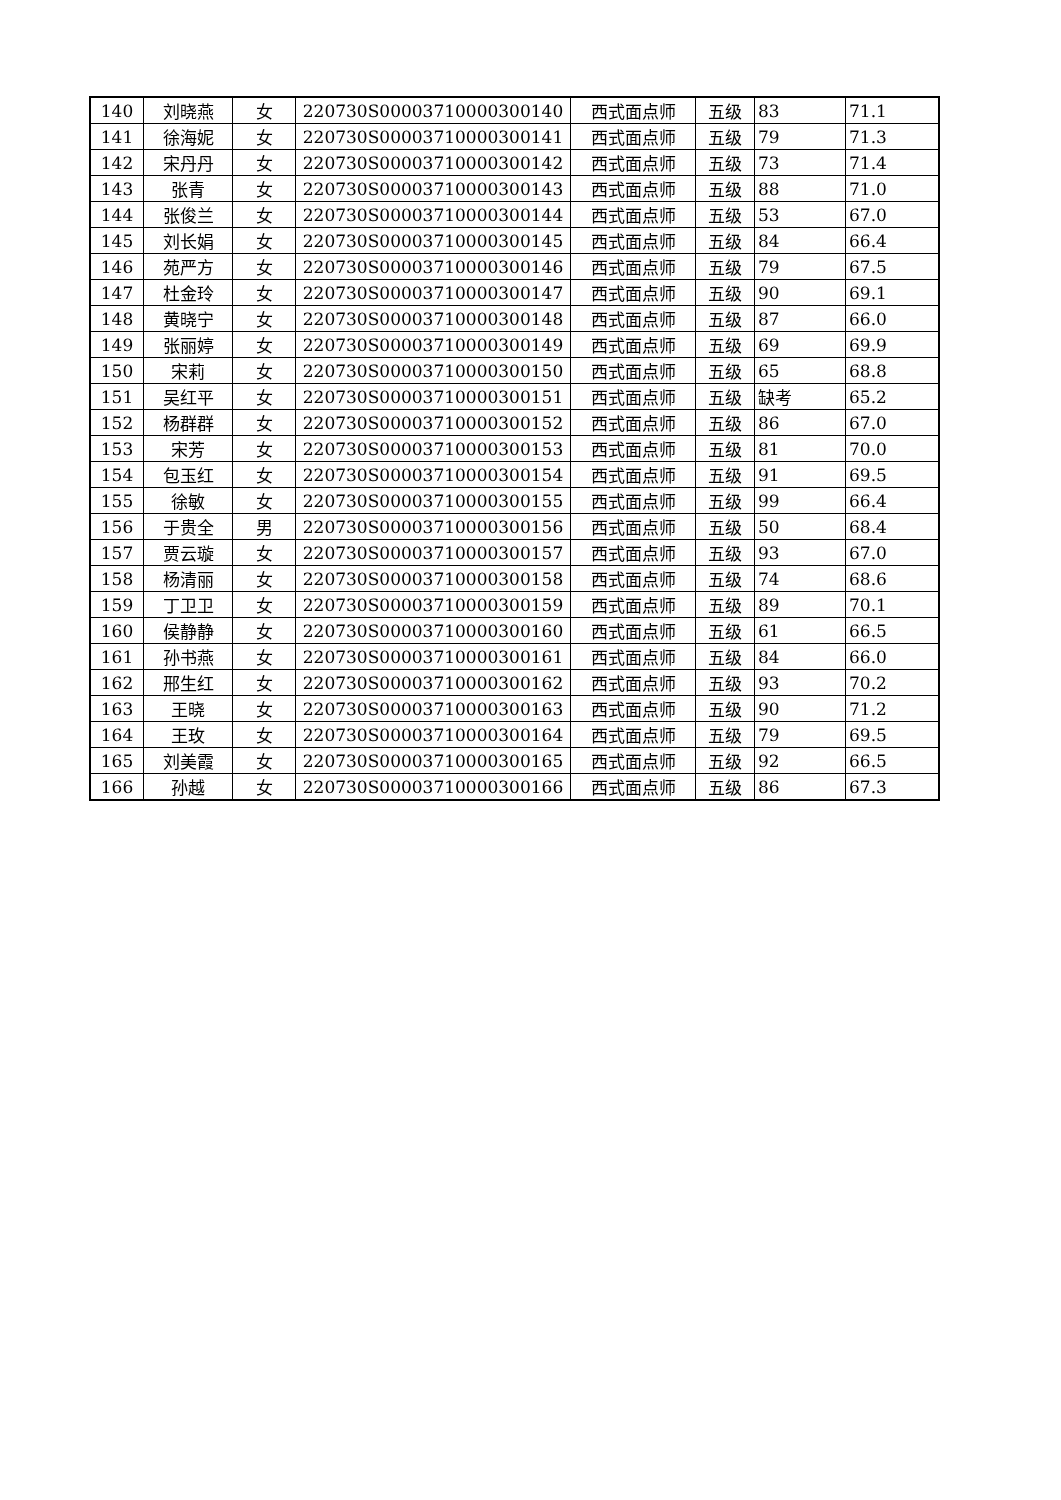| 140 | 刘晓燕 | 女 | 220730S00003710000300140 | 西式面点师 | 五级 | 83 | 71.1 |
| 141 | 徐海妮 | 女 | 220730S00003710000300141 | 西式面点师 | 五级 | 79 | 71.3 |
| 142 | 宋丹丹 | 女 | 220730S00003710000300142 | 西式面点师 | 五级 | 73 | 71.4 |
| 143 | 张青 | 女 | 220730S00003710000300143 | 西式面点师 | 五级 | 88 | 71.0 |
| 144 | 张俊兰 | 女 | 220730S00003710000300144 | 西式面点师 | 五级 | 53 | 67.0 |
| 145 | 刘长娟 | 女 | 220730S00003710000300145 | 西式面点师 | 五级 | 84 | 66.4 |
| 146 | 苑严方 | 女 | 220730S00003710000300146 | 西式面点师 | 五级 | 79 | 67.5 |
| 147 | 杜金玲 | 女 | 220730S00003710000300147 | 西式面点师 | 五级 | 90 | 69.1 |
| 148 | 黄晓宁 | 女 | 220730S00003710000300148 | 西式面点师 | 五级 | 87 | 66.0 |
| 149 | 张丽婷 | 女 | 220730S00003710000300149 | 西式面点师 | 五级 | 69 | 69.9 |
| 150 | 宋莉 | 女 | 220730S00003710000300150 | 西式面点师 | 五级 | 65 | 68.8 |
| 151 | 吴红平 | 女 | 220730S00003710000300151 | 西式面点师 | 五级 | 缺考 | 65.2 |
| 152 | 杨群群 | 女 | 220730S00003710000300152 | 西式面点师 | 五级 | 86 | 67.0 |
| 153 | 宋芳 | 女 | 220730S00003710000300153 | 西式面点师 | 五级 | 81 | 70.0 |
| 154 | 包玉红 | 女 | 220730S00003710000300154 | 西式面点师 | 五级 | 91 | 69.5 |
| 155 | 徐敏 | 女 | 220730S00003710000300155 | 西式面点师 | 五级 | 99 | 66.4 |
| 156 | 于贵全 | 男 | 220730S00003710000300156 | 西式面点师 | 五级 | 50 | 68.4 |
| 157 | 贾云璇 | 女 | 220730S00003710000300157 | 西式面点师 | 五级 | 93 | 67.0 |
| 158 | 杨清丽 | 女 | 220730S00003710000300158 | 西式面点师 | 五级 | 74 | 68.6 |
| 159 | 丁卫卫 | 女 | 220730S00003710000300159 | 西式面点师 | 五级 | 89 | 70.1 |
| 160 | 侯静静 | 女 | 220730S00003710000300160 | 西式面点师 | 五级 | 61 | 66.5 |
| 161 | 孙书燕 | 女 | 220730S00003710000300161 | 西式面点师 | 五级 | 84 | 66.0 |
| 162 | 邢生红 | 女 | 220730S00003710000300162 | 西式面点师 | 五级 | 93 | 70.2 |
| 163 | 王晓 | 女 | 220730S00003710000300163 | 西式面点师 | 五级 | 90 | 71.2 |
| 164 | 王玫 | 女 | 220730S00003710000300164 | 西式面点师 | 五级 | 79 | 69.5 |
| 165 | 刘美霞 | 女 | 220730S00003710000300165 | 西式面点师 | 五级 | 92 | 66.5 |
| 166 | 孙越 | 女 | 220730S00003710000300166 | 西式面点师 | 五级 | 86 | 67.3 |